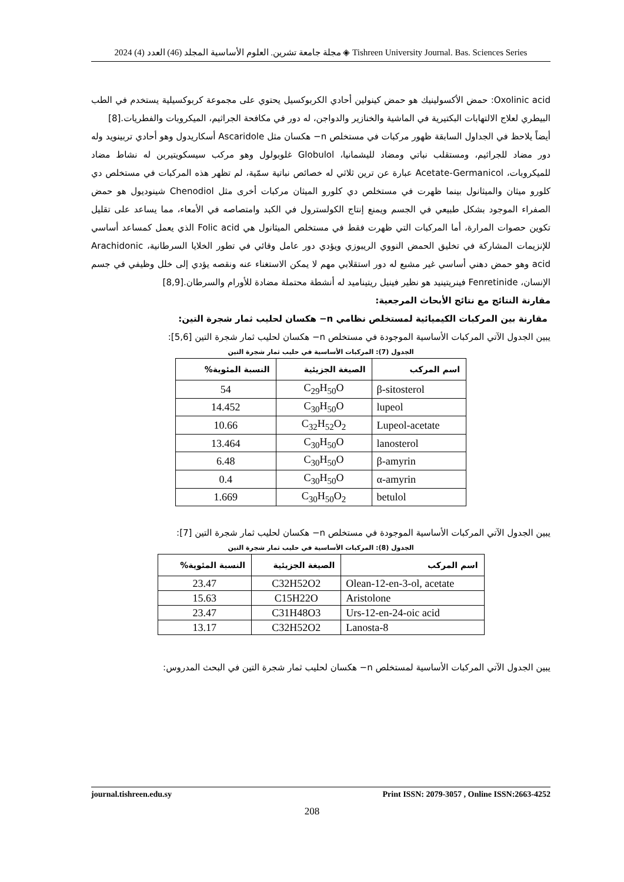مجلة جامعة تشرين. العلوم الأساسية المجلد (46) العدد (4) 2024 ◈ Tishreen University Journal. Bas. Sciences Series
Oxolinic acid: حمض الأكسولينيك هو حمض كينولين أحادي الكربوكسيل يحتوي على مجموعة كربوكسيلية يستخدم في الطب البيطري لعلاج الالتهابات البكتيرية في الماشية والخنازير والدواجن، له دور في مكافحة الجراثيم، الميكروبات والفطريات.[8]
أيضاً يلاحظ في الجداول السابقة ظهور مركبات في مستخلص n− هكسان مثل Ascaridole أسكاريدول وهو أحادي تربينويد وله دور مضاد للجراثيم، ومستقلب نباتي ومضاد لليشمانيا، Globulol غلوبولول وهو مركب سيسكويتيربن له نشاط مضاد للميكروبات، Acetate-Germanicol عبارة عن ترين ثلاثي له خصائص نباتية سمّية، لم تظهر هذه المركبات في مستخلص دي كلورو ميثان والميثانول بينما ظهرت في مستخلص دي كلورو الميثان مركبات أخرى مثل Chenodiol شينوديول هو حمض الصفراء الموجود بشكل طبيعي في الجسم ويمنع إنتاج الكولسترول في الكبد وامتصاصه في الأمعاء، مما يساعد على تقليل تكوين حصوات المرارة، أما المركبات التي ظهرت فقط في مستخلص الميثانول هي Folic acid الذي يعمل كمساعد أساسي للإنزيمات المشاركة في تخليق الحمض النووي الريبوزي ويؤدي دور عامل وقائي في تطور الخلايا السرطانية، Arachidonic acid وهو حمض دهني أساسي غير مشبع له دور استقلابي مهم لا يمكن الاستغناء عنه ونقصه يؤدي إلى خلل وظيفي في جسم الإنسان، Fenretinide فينريتينيد هو نظير فينيل ريتيناميد له أنشطة محتملة مضادة للأورام والسرطان.[8,9]
مقارنة النتائج مع نتائج الأبحاث المرجعية:
مقارنة بين المركبات الكيميائية لمستخلص نظامي n− هكسان لحليب ثمار شجرة التين:
يبين الجدول الآتي المركبات الأساسية الموجودة في مستخلص n− هكسان لحليب ثمار شجرة التين [5,6]:
الجدول (7): المركبات الأساسية في حليب ثمار شجرة التين
| اسم المركب | الصيغة الجزيئية | النسبة المئوية% |
| --- | --- | --- |
| β-sitosterol | C<sub>29</sub>H<sub>50</sub>O | 54 |
| lupeol | C<sub>30</sub>H<sub>50</sub>O | 14.452 |
| Lupeol-acetate | C<sub>32</sub>H<sub>52</sub>O<sub>2</sub> | 10.66 |
| lanosterol | C<sub>30</sub>H<sub>50</sub>O | 13.464 |
| β-amyrin | C<sub>30</sub>H<sub>50</sub>O | 6.48 |
| α-amyrin | C<sub>30</sub>H<sub>50</sub>O | 0.4 |
| betulol | C<sub>30</sub>H<sub>50</sub>O<sub>2</sub> | 1.669 |
يبين الجدول الآتي المركبات الأساسية الموجودة في مستخلص n− هكسان لحليب ثمار شجرة التين [7]:
الجدول (8): المركبات الأساسية في حليب ثمار شجرة التين
| اسم المركب | الصيغة الجزيئية | النسبة المئوية% |
| --- | --- | --- |
| Olean-12-en-3-ol, acetate | C32H52O2 | 23.47 |
| Aristolone | C15H22O | 15.63 |
| Urs-12-en-24-oic acid | C31H48O3 | 23.47 |
| Lanosta-8 | C32H52O2 | 13.17 |
يبين الجدول الآتي المركبات الأساسية لمستخلص n− هكسان لحليب ثمار شجرة التين في البحث المدروس:
journal.tishreen.edu.sy Print ISSN: 2079-3057 , Online ISSN:2663-4252
208